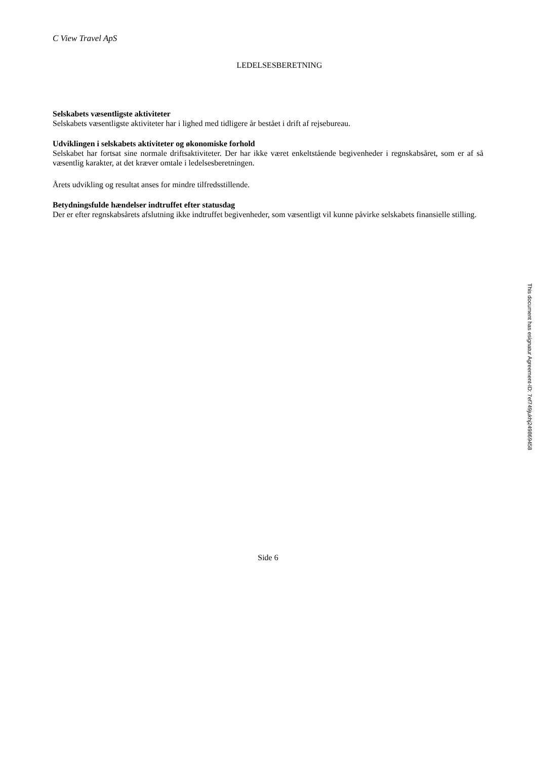C View Travel ApS
LEDELSESBERETNING
Selskabets væsentligste aktiviteter
Selskabets væsentligste aktiviteter har i lighed med tidligere år bestået i drift af rejsebureau.
Udviklingen i selskabets aktiviteter og økonomiske forhold
Selskabet har fortsat sine normale driftsaktiviteter. Der har ikke været enkeltstående begivenheder i regnskabsåret, som er af så væsentlig karakter, at det kræver omtale i ledelsesberetningen.
Årets udvikling og resultat anses for mindre tilfredsstillende.
Betydningsfulde hændelser indtruffet efter statusdag
Der er efter regnskabsårets afslutning ikke indtruffet begivenheder, som væsentligt vil kunne påvirke selskabets finansielle stilling.
Side 6
This document has esignatur Agreement-ID: 7ef749jukhj249869458